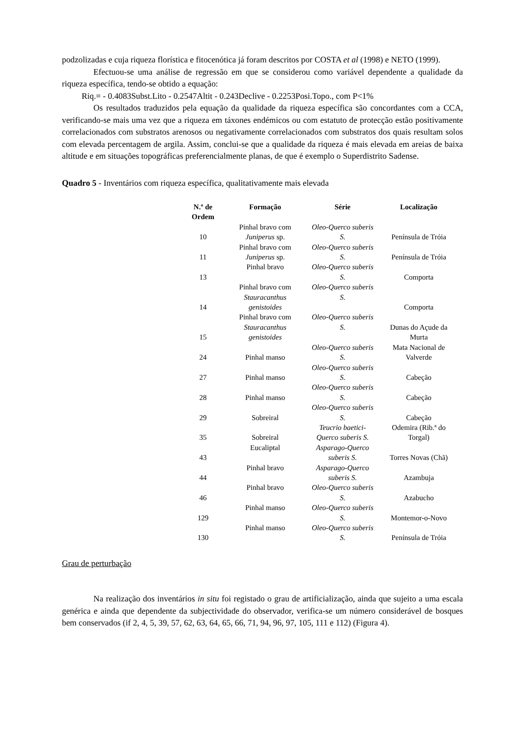podzolizadas e cuja riqueza florística e fitocenótica já foram descritos por COSTA et al (1998) e NETO (1999).
Efectuou-se uma análise de regressão em que se considerou como variável dependente a qualidade da riqueza específica, tendo-se obtido a equação:
Riq.= - 0.4083Subst.Lito - 0.2547Altit - 0.243Declive - 0.2253Posi.Topo., com P<1%
Os resultados traduzidos pela equação da qualidade da riqueza específica são concordantes com a CCA, verificando-se mais uma vez que a riqueza em táxones endémicos ou com estatuto de protecção estão positivamente correlacionados com substratos arenosos ou negativamente correlacionados com substratos dos quais resultam solos com elevada percentagem de argila. Assim, conclui-se que a qualidade da riqueza é mais elevada em areias de baixa altitude e em situações topográficas preferencialmente planas, de que é exemplo o Superdistrito Sadense.
Quadro 5 - Inventários com riqueza específica, qualitativamente mais elevada
| N.º de Ordem | Formação | Série | Localização |
| --- | --- | --- | --- |
| 10 | Pinhal bravo com Juniperus sp. | Oleo-Querco suberis S. | Península de Tróia |
| 11 | Pinhal bravo com Juniperus sp. | Oleo-Querco suberis S. | Península de Tróia |
| 13 | Pinhal bravo | Oleo-Querco suberis S. | Comporta |
| 14 | Pinhal bravo com Stauracanthus genistoides | Oleo-Querco suberis S. | Comporta |
| 15 | Pinhal bravo com Stauracanthus genistoides | Oleo-Querco suberis S. | Dunas do Açude da Murta |
| 24 | Pinhal manso | Oleo-Querco suberis S. | Mata Nacional de Valverde |
| 27 | Pinhal manso | Oleo-Querco suberis S. | Cabeção |
| 28 | Pinhal manso | Oleo-Querco suberis S. | Cabeção |
| 29 | Sobreiral | Oleo-Querco suberis S. | Cabeção |
| 35 | Sobreiral | Teucrio baetici-Querco suberis S. | Odemira (Rib.ª do Torgal) |
| 43 | Eucaliptal | Asparago-Querco suberis S. | Torres Novas (Chã) |
| 44 | Pinhal bravo | Asparago-Querco suberis S. | Azambuja |
| 46 | Pinhal bravo | Oleo-Querco suberis S. | Azabucho |
| 129 | Pinhal manso | Oleo-Querco suberis S. | Montemor-o-Novo |
| 130 | Pinhal manso | Oleo-Querco suberis S. | Península de Tróia |
Grau de perturbação
Na realização dos inventários in situ foi registado o grau de artificialização, ainda que sujeito a uma escala genérica e ainda que dependente da subjectividade do observador, verifica-se um número considerável de bosques bem conservados (if 2, 4, 5, 39, 57, 62, 63, 64, 65, 66, 71, 94, 96, 97, 105, 111 e 112) (Figura 4).